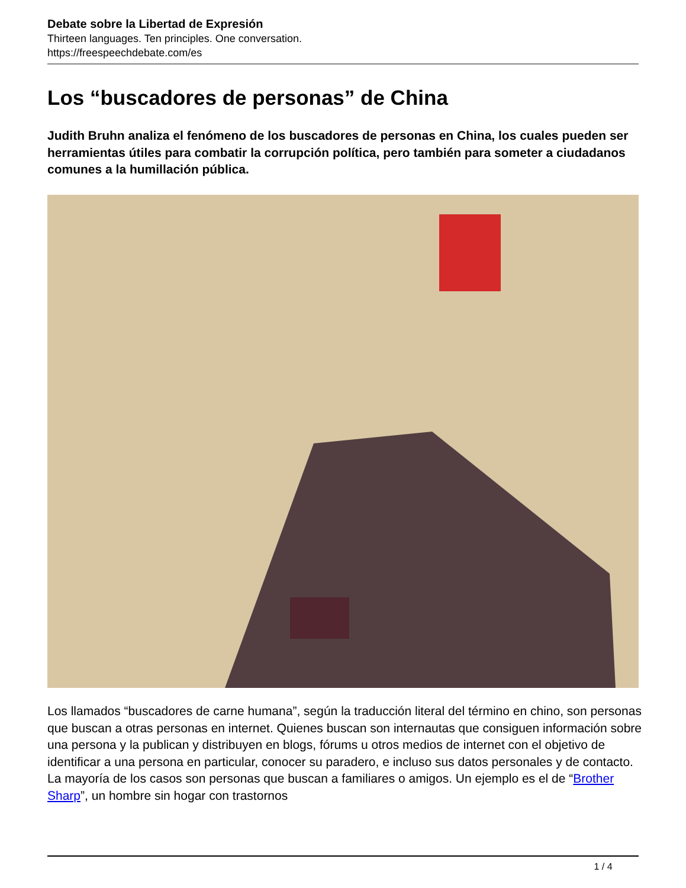Debate sobre la Libertad de Expresión
Thirteen languages. Ten principles. One conversation.
https://freespeechdebate.com/es
Los “buscadores de personas” de China
Judith Bruhn analiza el fenómeno de los buscadores de personas en China, los cuales pueden ser herramientas útiles para combatir la corrupción política, pero también para someter a ciudadanos comunes a la humillación pública.
Los llamados “buscadores de carne humana”, según la traducción literal del término en chino, son personas que buscan a otras personas en internet. Quienes buscan son internautas que consiguen información sobre una persona y la publican y distribuyen en blogs, fórums u otros medios de internet con el objetivo de identificar a una persona en particular, conocer su paradero, e incluso sus datos personales y de contacto. La mayoría de los casos son personas que buscan a familiares o amigos. Un ejemplo es el de “Brother Sharp”, un hombre sin hogar con trastornos
1 / 4